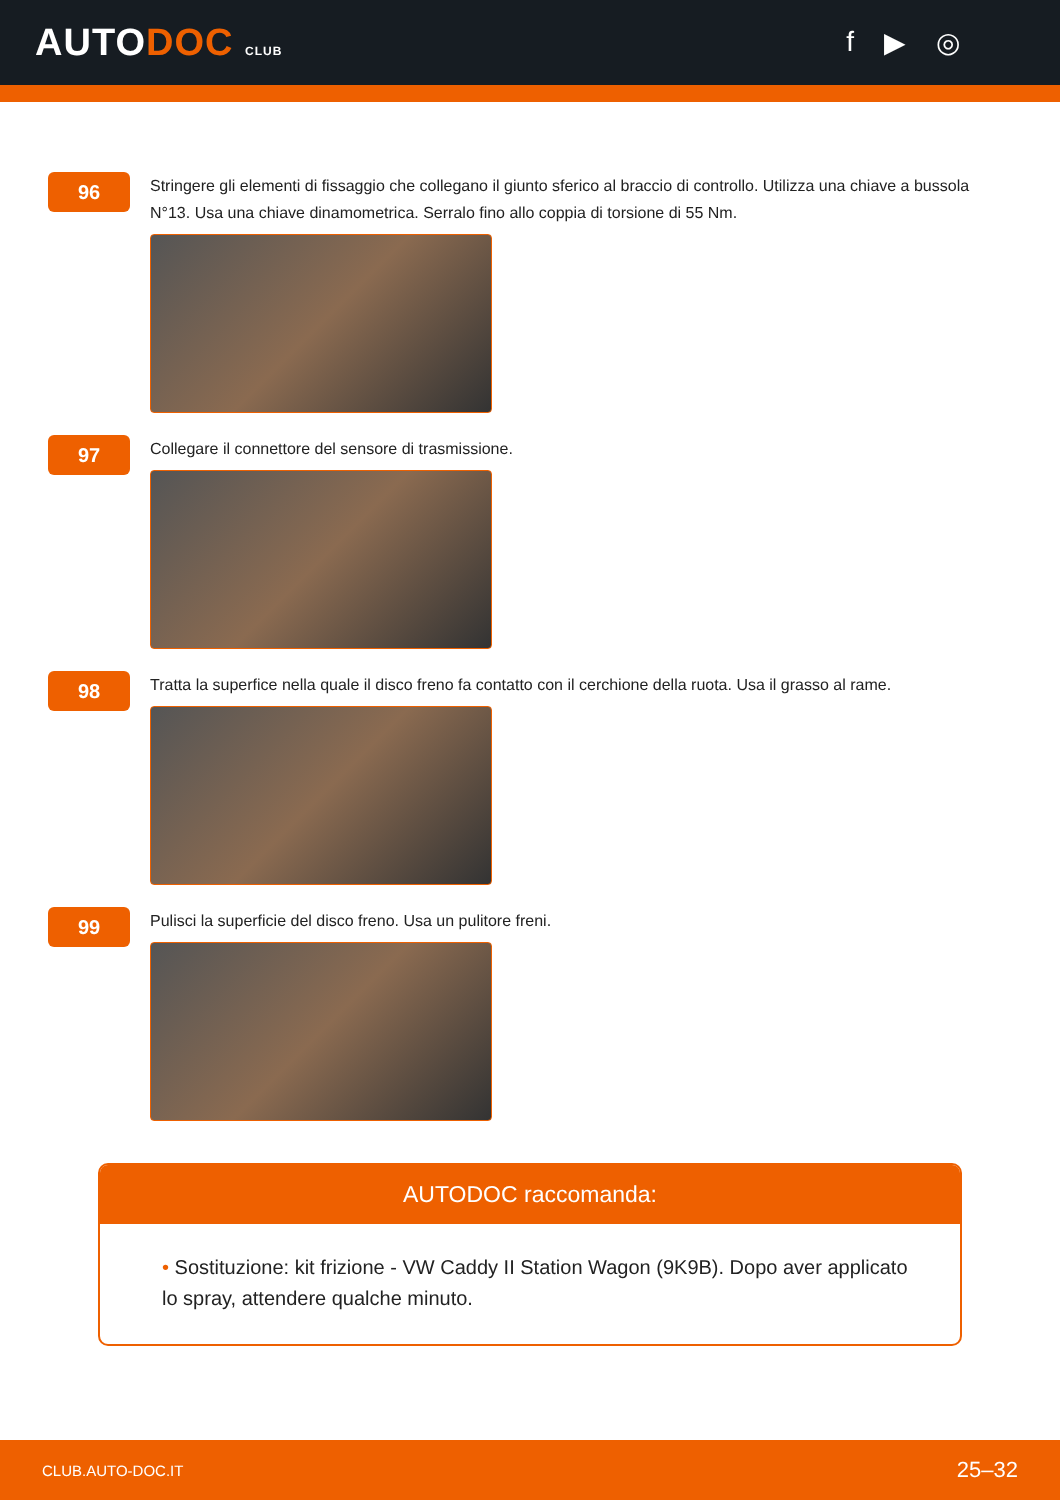AUTODOC CLUB
f ▶ ◎
96
Stringere gli elementi di fissaggio che collegano il giunto sferico al braccio di controllo. Utilizza una chiave a bussola N°13. Usa una chiave dinamometrica. Serralo fino allo coppia di torsione di 55 Nm.
97
Collegare il connettore del sensore di trasmissione.
98
Tratta la superfice nella quale il disco freno fa contatto con il cerchione della ruota. Usa il grasso al rame.
99
Pulisci la superficie del disco freno. Usa un pulitore freni.
AUTODOC raccomanda:
• Sostituzione: kit frizione - VW Caddy II Station Wagon (9K9B). Dopo aver applicato lo spray, attendere qualche minuto.
CLUB.AUTO-DOC.IT 25–32